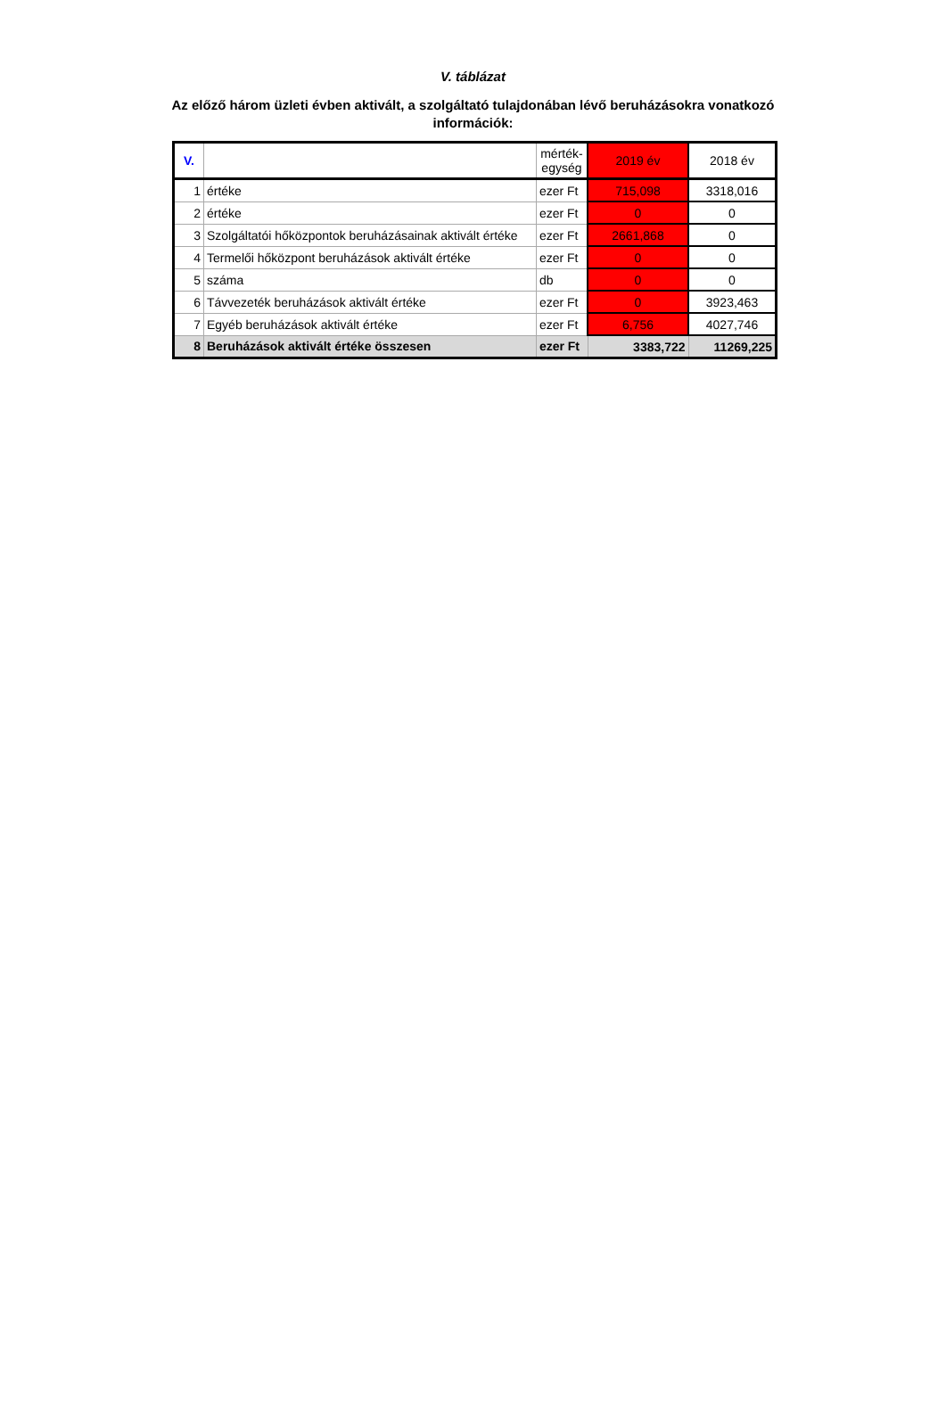V. táblázat
Az előző három üzleti évben aktivált, a szolgáltató tulajdonában lévő beruházásokra vonatkozó információk:
| V. | | mérték- egység | 2019 év | 2018 év |
| --- | --- | --- | --- | --- |
| 1 | értéke | ezer Ft | 715,098 | 3318,016 |
| 2 | értéke | ezer Ft | 0 | 0 |
| 3 | Szolgáltatói hőközpontok beruházásainak aktivált értéke | ezer Ft | 2661,868 | 0 |
| 4 | Termelői hőközpont beruházások aktivált értéke | ezer Ft | 0 | 0 |
| 5 | száma | db | 0 | 0 |
| 6 | Távvezeték beruházások aktivált értéke | ezer Ft | 0 | 3923,463 |
| 7 | Egyéb beruházások aktivált értéke | ezer Ft | 6,756 | 4027,746 |
| 8 | Beruházások aktivált értéke összesen | ezer Ft | 3383,722 | 11269,225 |